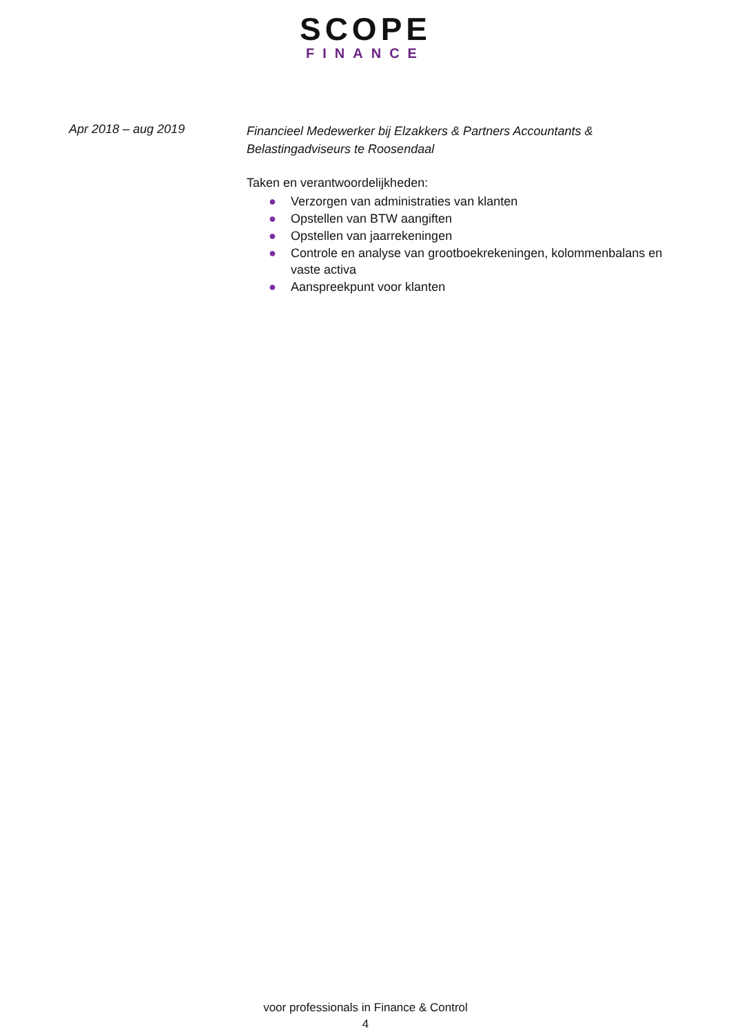SCOPE
FINANCE
Apr 2018 – aug 2019
Financieel Medewerker bij Elzakkers & Partners Accountants & Belastingadviseurs te Roosendaal
Taken en verantwoordelijkheden:
● Verzorgen van administraties van klanten
● Opstellen van BTW aangiften
● Opstellen van jaarrekeningen
● Controle en analyse van grootboekrekeningen, kolommenbalans en vaste activa
● Aanspreekpunt voor klanten
voor professionals in Finance & Control
4